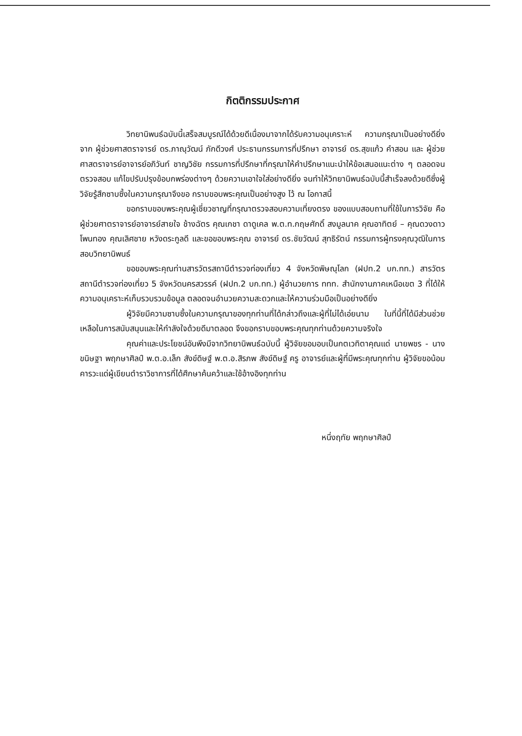กิตติกรรมประกาศ
วิทยานิพนธ์ฉบับนี้เสร็จสมบูรณ์ได้ด้วยดีเนื่องมาจากได้รับความอนุเคราะห์ ความกรุณาเป็นอย่างดียิ่งจาก ผู้ช่วยศาสตราจารย์ ดร.ภาณุวัฒน์ ภักดีวงศ์ ประธานกรรมการที่ปรึกษา อาจารย์ ดร.สุขแก้ว คำสอน และ ผู้ช่วยศาสตราจารย์อาจารย์อภิวันท์ ชาญวิชัย กรรมการที่ปรึกษาที่กรุณาให้คำปรึกษาแนะนำให้ข้อเสนอแนะต่าง ๆ ตลอดจนตรวจสอบ แก้ไขปรับปรุงข้อบกพร่องต่างๆ ด้วยความเอาใจใส่อย่างดียิ่ง จนทำให้วิทยานิพนธ์ฉบับนี้สำเร็จลงด้วยดีซึ่งผู้วิจัยรู้สึกซาบซึ้งในความกรุณาจึงขอ กราบขอบพระคุณเป็นอย่างสูง ไว้ ณ โอกาสนี้
ขอกราบขอบพระคุณผู้เชี่ยวชาญที่กรุณาตรวจสอบความเที่ยงตรง ของแบบสอบถามที่ใช้ในการวิจัย คือ ผู้ช่วยศาตราจารย์อาจารย์สายใจ ช้างฉัตร คุณเกชา ดาดูเคล พ.ต.ท.กฤษศักดิ์ สงมูลนาค คุณอาทิตย์ – คุณดวงดาว โพนทอง คุณเลิศชาย หวังดระกูลดี และขอขอบพระคุณ อาจารย์ ดร.ชัยวัฒน์ สุทธิรัตน์ กรรมการผู้ทรงคุณวุฒิในการสอบวิทยานิพนธ์
ขอขอบพระคุณท่านสารวัตรสถานีตำรวจท่องเที่ยว 4 จังหวัดพิษณุโลก (ฝปท.2 บก.ทท.) สารวัตรสถานีตำรวจท่องเที่ยว 5 จังหวัดนครสวรรค์ (ฝปท.2 บก.ทท.) ผู้อำนวยการ ททท. สำนักงานภาคเหนือเขต 3 ที่ได้ให้ความอนุเคราะห์เก็บรวบรวมข้อมูล ตลอดจนอำนวยความสะดวกและให้ความร่วมมือเป็นอย่างดียิ่ง
ผู้วิจัยมีความซาบซึ้งในความกรุณาของทุกท่านที่ได้กล่าวถึงและผู้ที่ไม่ได้เอ่ยนาม ในที่นี้ที่ได้มีส่วนช่วยเหลือในการสนับสนุนและให้กำลังใจด้วยดีมาตลอด จึงขอกราบขอบพระคุณทุกท่านด้วยความจริงใจ
คุณค่าและประโยชน์อันพึงมีจากวิทยานิพนธ์ฉบับนี้ ผู้วิจัยขอมอบเป็นกตเวทิตาคุณแด่ นายพชร - นางขนิษฐา พฤกษาศิลป์ พ.ต.อ.เล็ก สังข์ดิษฐ์ พ.ต.อ.สิรภพ สังข์ดิษฐ์ ครู อาจารย์และผู้ที่มีพระคุณทุกท่าน ผู้วิจัยขอน้อมคารวะแด่ผู้เขียนตำราวิชาการที่ได้ศึกษาค้นคว้าและใช้อ้างอิงทุกท่าน
หนึ่งฤทัย พฤกษาศิลป์